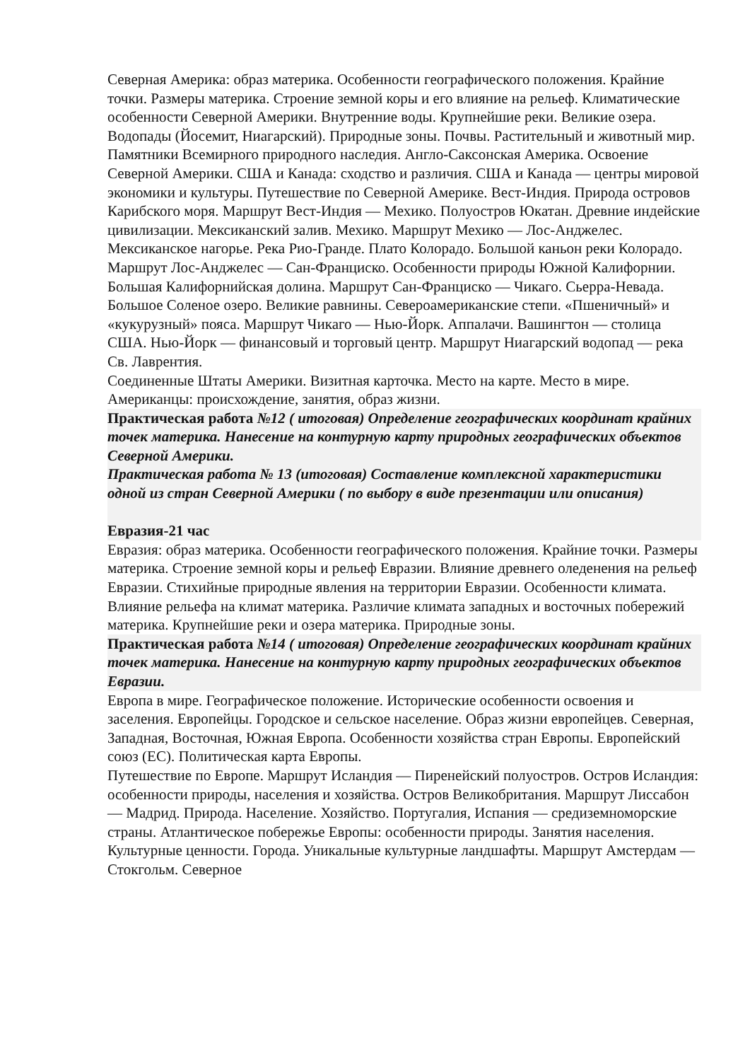Северная Америка: образ материка. Особенности географического положения. Крайние точки. Размеры материка. Строение земной коры и его влияние на рельеф. Климатические особенности Северной Америки. Внутренние воды. Крупнейшие реки. Великие озера. Водопады (Йосемит, Ниагарский). Природные зоны. Почвы. Растительный и животный мир. Памятники Всемирного природного наследия. Англо-Саксонская Америка. Освоение Северной Америки. США и Канада: сходство и различия. США и Канада — центры мировой экономики и культуры. Путешествие по Северной Америке. Вест-Индия. Природа островов Карибского моря. Маршрут Вест-Индия — Мехико. Полуостров Юкатан. Древние индейские цивилизации. Мексиканский залив. Мехико. Маршрут Мехико — Лос-Анджелес. Мексиканское нагорье. Река Рио-Гранде. Плато Колорадо. Большой каньон реки Колорадо.
Маршрут Лос-Анджелес — Сан-Франциско. Особенности природы Южной Калифорнии. Большая Калифорнийская долина. Маршрут Сан-Франциско — Чикаго. Сьерра-Невада. Большое Соленое озеро. Великие равнины. Североамериканские степи. «Пшеничный» и «кукурузный» пояса. Маршрут Чикаго — Нью-Йорк. Аппалачи. Вашингтон — столица США. Нью-Йорк — финансовый и торговый центр. Маршрут Ниагарский водопад — река Св. Лаврентия.
Соединенные Штаты Америки. Визитная карточка. Место на карте. Место в мире. Американцы: происхождение, занятия, образ жизни.
Практическая работа №12 ( итоговая) Определение географических координат крайних точек материка. Нанесение на контурную карту природных географических объектов Северной Америки.
Практическая работа № 13 (итоговая) Составление комплексной характеристики одной из стран Северной Америки ( по выбору в виде презентации или описания)
Евразия-21 час
Евразия: образ материка. Особенности географического положения. Крайние точки. Размеры материка. Строение земной коры и рельеф Евразии. Влияние древнего оледенения на рельеф Евразии. Стихийные природные явления на территории Евразии. Особенности климата. Влияние рельефа на климат материка. Различие климата западных и восточных побережий материка. Крупнейшие реки и озера материка. Природные зоны.
Практическая работа №14 ( итоговая) Определение географических координат крайних точек материка. Нанесение на контурную карту природных географических объектов Евразии.
Европа в мире. Географическое положение. Исторические особенности освоения и заселения. Европейцы. Городское и сельское население. Образ жизни европейцев. Северная, Западная, Восточная, Южная Европа. Особенности хозяйства стран Европы. Европейский союз (ЕС). Политическая карта Европы.
Путешествие по Европе. Маршрут Исландия — Пиренейский полуостров. Остров Исландия: особенности природы, населения и хозяйства. Остров Великобритания. Маршрут Лиссабон — Мадрид. Природа. Население. Хозяйство. Португалия, Испания — средиземноморские страны. Атлантическое побережье Европы: особенности природы. Занятия населения. Культурные ценности. Города. Уникальные культурные ландшафты. Маршрут Амстердам — Стокгольм. Северное